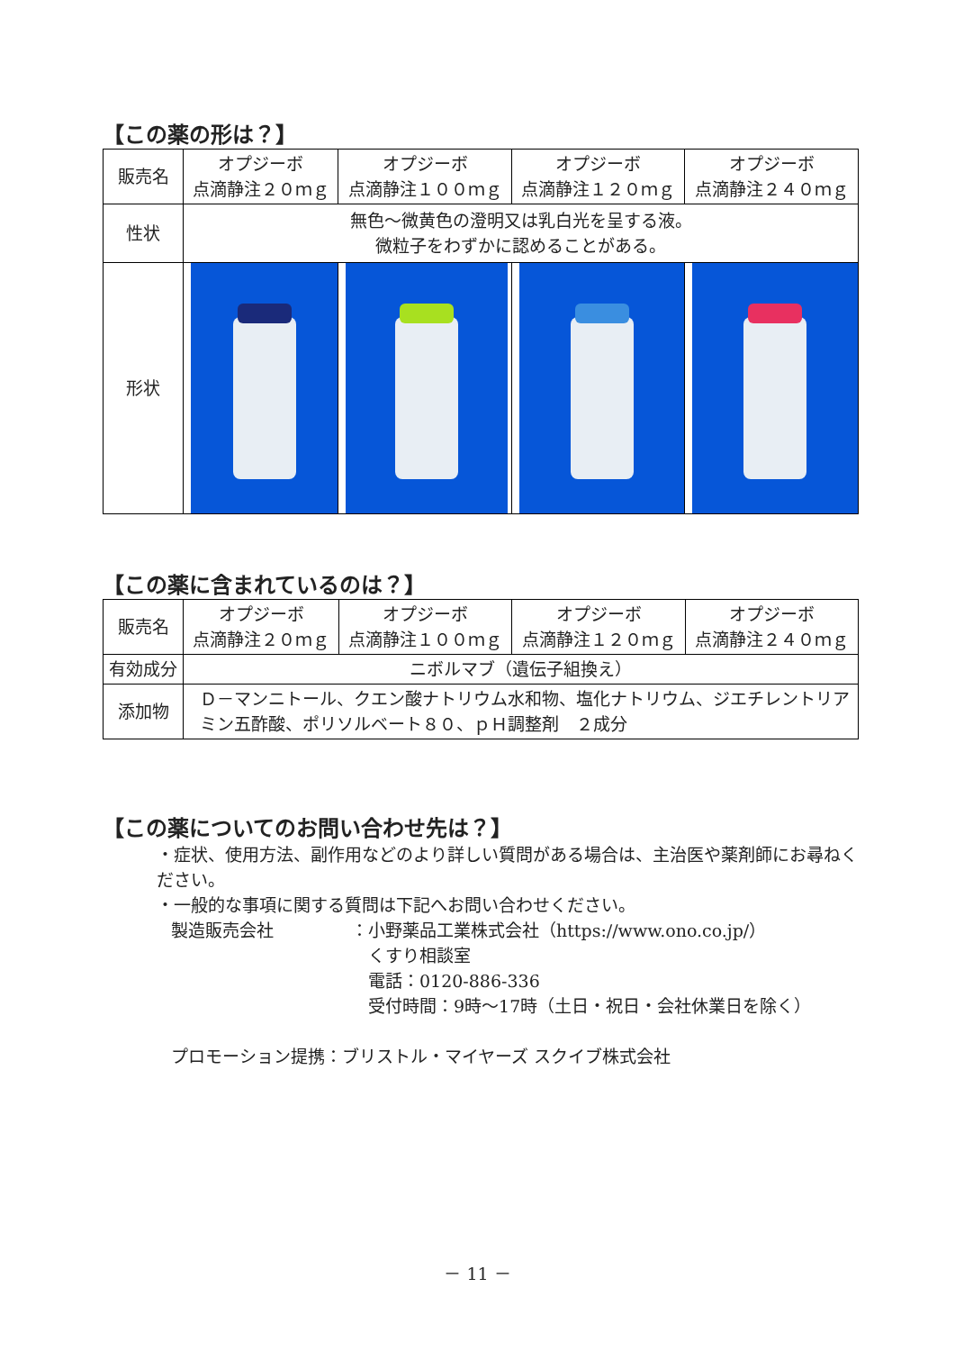【この薬の形は？】
| 販売名 | オプジーボ 点滴静注２０ｍｇ | オプジーボ 点滴静注１００ｍｇ | オプジーボ 点滴静注１２０ｍｇ | オプジーボ 点滴静注２４０ｍｇ |
| --- | --- | --- | --- | --- |
| 性状 | 無色～微黄色の澄明又は乳白光を呈する液。 微粒子をわずかに認めることがある。 | | | |
| 形状 | | | | |
【この薬に含まれているのは？】
| 販売名 | オプジーボ 点滴静注２０ｍｇ | オプジーボ 点滴静注１００ｍｇ | オプジーボ 点滴静注１２０ｍｇ | オプジーボ 点滴静注２４０ｍｇ |
| --- | --- | --- | --- | --- |
| 有効成分 | ニボルマブ（遺伝子組換え） | | | |
| 添加物 | Ｄ－マンニトール、クエン酸ナトリウム水和物、塩化ナトリウム、ジエチレントリアミン五酢酸、ポリソルベート８０、ｐＨ調整剤 ２成分 | | | |
【この薬についてのお問い合わせ先は？】
・症状、使用方法、副作用などのより詳しい質問がある場合は、主治医や薬剤師にお尋ねください。
・一般的な事項に関する質問は下記へお問い合わせください。
製造販売会社 ：小野薬品工業株式会社（https://www.ono.co.jp/）
　くすり相談室
　電話：0120-886-336
　受付時間：9時～17時（土日・祝日・会社休業日を除く）
プロモーション提携：ブリストル・マイヤーズ スクイブ株式会社
－ 11 －